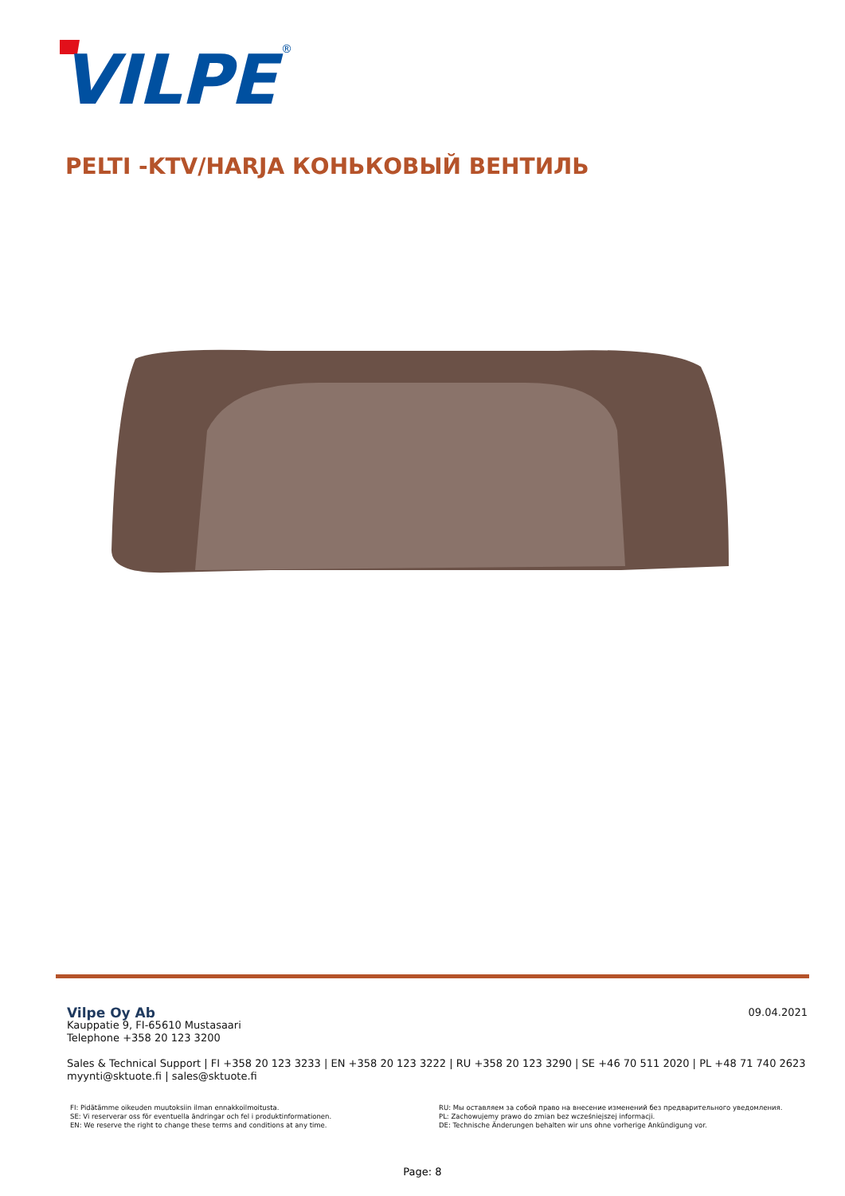VILPE
®
PELTI -KTV/HARJA КОНЬКОВЫЙ ВЕНТИЛЬ
09.04.2021
Vilpe Oy Ab
Kauppatie 9, FI-65610 Mustasaari
Telephone +358 20 123 3200
Sales & Technical Support | FI +358 20 123 3233 | EN +358 20 123 3222 | RU +358 20 123 3290 | SE +46 70 511 2020 | PL +48 71 740 2623
myynti@sktuote.fi | sales@sktuote.fi
FI: Pidätämme oikeuden muutoksiin ilman ennakkoilmoitusta.
SE: Vi reserverar oss för eventuella ändringar och fel i produktinformationen.
EN: We reserve the right to change these terms and conditions at any time.
RU: Мы оставляем за собой право на внесение изменений без предварительного уведомления.
PL: Zachowujemy prawo do zmian bez wcześniejszej informacji.
DE: Technische Änderungen behalten wir uns ohne vorherige Ankündigung vor.
Page: 8